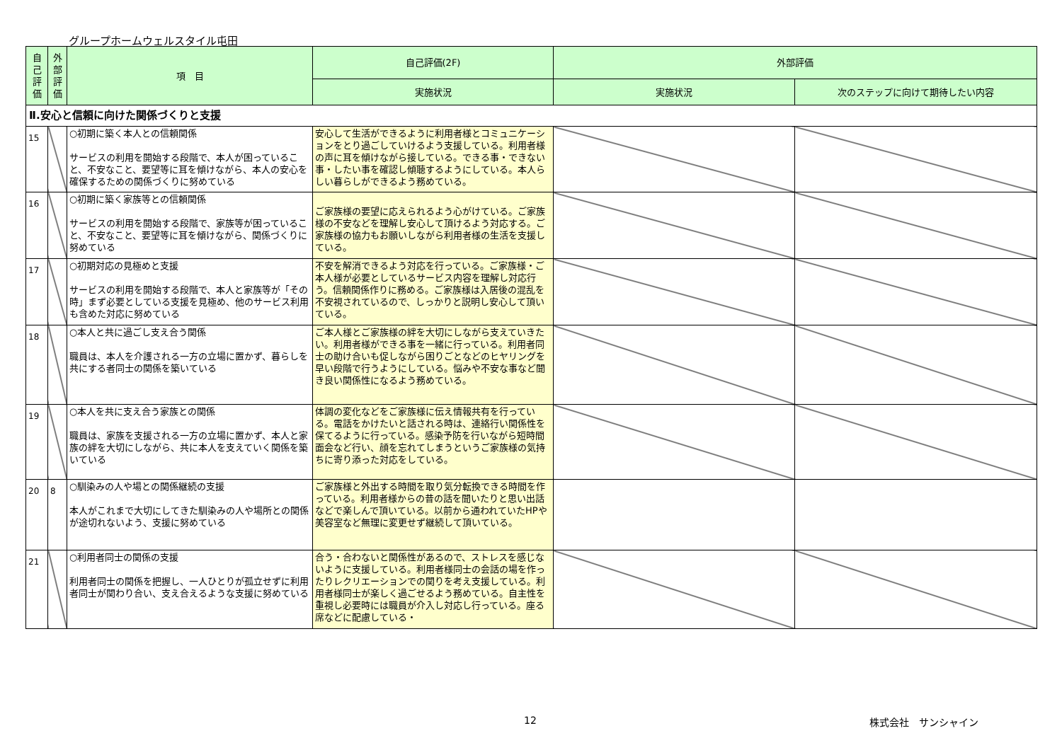グループホームウェルスタイル屯田
| 自 己 評 価 | 外 部 評 価 | 項 目 | 自己評価(2F) | 外部評価 | |
| --- | --- | --- | --- | --- | --- |
| | | | 実施状況 | 実施状況 | 次のステップに向けて期待したい内容 |
| Ⅱ.安心と信頼に向けた関係づくりと支援 | | | | | |
| 15 | | ○初期に築く本人との信頼関係 サービスの利用を開始する段階で、本人が困っていること、不安なこと、要望等に耳を傾けながら、本人の安心を確保するための関係づくりに努めている | 安心して生活ができるように利用者様とコミュニケーションをとり過ごしていけるよう支援している。利用者様の声に耳を傾けながら接している。できる事・できない事・したい事を確認し傾聴するようにしている。本人らしい暮らしができるよう務めている。 | | |
| 16 | | ○初期に築く家族等との信頼関係 サービスの利用を開始する段階で、家族等が困っていること、不安なこと、要望等に耳を傾けながら、関係づくりに努めている | ご家族様の要望に応えられるよう心がけている。ご家族様の不安などを理解し安心して頂けるよう対応する。ご家族様の協力もお願いしながら利用者様の生活を支援している。 | | |
| 17 | | ○初期対応の見極めと支援 サービスの利用を開始する段階で、本人と家族等が「その時」まず必要としている支援を見極め、他のサービス利用も含めた対応に努めている | 不安を解消できるよう対応を行っている。ご家族様・ご本人様が必要としているサービス内容を理解し対応行う。信頼関係作りに務める。ご家族様は入居後の混乱を不安視されているので、しっかりと説明し安心して頂いている。 | | |
| 18 | | ○本人と共に過ごし支え合う関係 職員は、本人を介護される一方の立場に置かず、暮らしを共にする者同士の関係を築いている | ご本人様とご家族様の絆を大切にしながら支えていきたい。利用者様ができる事を一緒に行っている。利用者同士の助け合いも促しながら困りごとなどのヒヤリングを早い段階で行うようにしている。悩みや不安な事など聞き良い関係性になるよう務めている。 | | |
| 19 | | ○本人を共に支え合う家族との関係 職員は、家族を支援される一方の立場に置かず、本人と家族の絆を大切にしながら、共に本人を支えていく関係を築いている | 体調の変化などをご家族様に伝え情報共有を行っている。電話をかけたいと話される時は、連絡行い関係性を保てるように行っている。感染予防を行いながら短時間面会など行い、顔を忘れてしまうというご家族様の気持ちに寄り添った対応をしている。 | | |
| 20 | 8 | ○馴染みの人や場との関係継続の支援 本人がこれまで大切にしてきた馴染みの人や場所との関係が途切れないよう、支援に努めている | ご家族様と外出する時間を取り気分転換できる時間を作っている。利用者様からの昔の話を聞いたりと思い出話などで楽しんで頂いている。以前から通われていたHPや美容室など無理に変更せず継続して頂いている。 | | |
| 21 | | ○利用者同士の関係の支援 利用者同士の関係を把握し、一人ひとりが孤立せずに利用者同士が関わり合い、支え合えるような支援に努めている | 合う・合わないと関係性があるので、ストレスを感じないように支援している。利用者様同士の会話の場を作ったりレクリエーションでの関りを考え支援している。利用者様同士が楽しく過ごせるよう務めている。自主性を重視し必要時には職員が介入し対応し行っている。座る席などに配慮している・ | | |
12 株式会社　サンシャイン